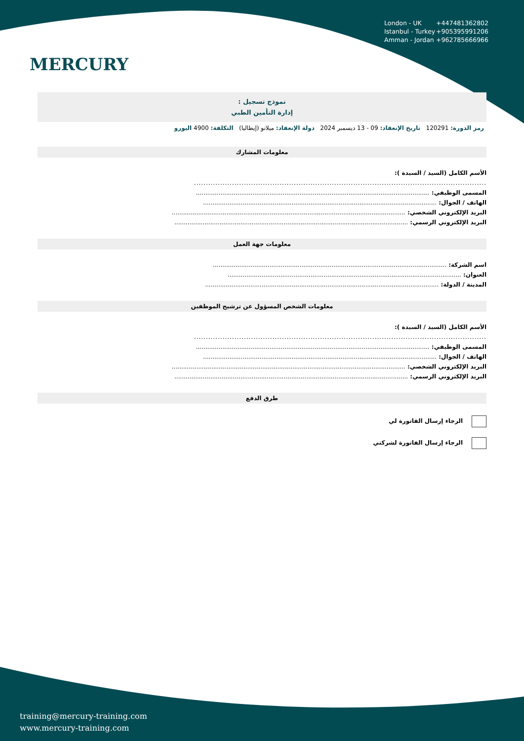MERCURY
London - UK +447481362802
Istanbul - Turkey +905395991206
Amman - Jordan +962785666966
نموذج تسجيل :
إدارة التأمين الطبي
رمز الدورة: 120291 تاريخ الإنعقاد: 09 - 13 ديسمبر 2024 دولة الإنعقاد: ميلانو (إيطاليا) التكلفة: 4900 اليورو
معلومات المشارك
الأسم الكامل (السيد / السيدة ):
...........................................................................................................................
المسمى الوظيفي: ............................................................................................................................
الهاتف / الجوال: ............................................................................................................................
البريد الإلكتروني الشخصي: ............................................................................................................................
البريد الإلكتروني الرسمي: ............................................................................................................................
معلومات جهة العمل
اسم الشركة: ............................................................................................................................
العنوان: ............................................................................................................................
المدينة / الدولة: ............................................................................................................................
معلومات الشخص المسؤول عن ترشيح الموظفين
الأسم الكامل (السيد / السيدة ):
...........................................................................................................................
المسمى الوظيفي: ............................................................................................................................
الهاتف / الجوال: ............................................................................................................................
البريد الإلكتروني الشخصي: ............................................................................................................................
البريد الإلكتروني الرسمي: ............................................................................................................................
طرق الدفع
الرجاء إرسال الفاتورة لي
الرجاء إرسال الفاتورة لشركتي
training@mercury-training.com
www.mercury-training.com